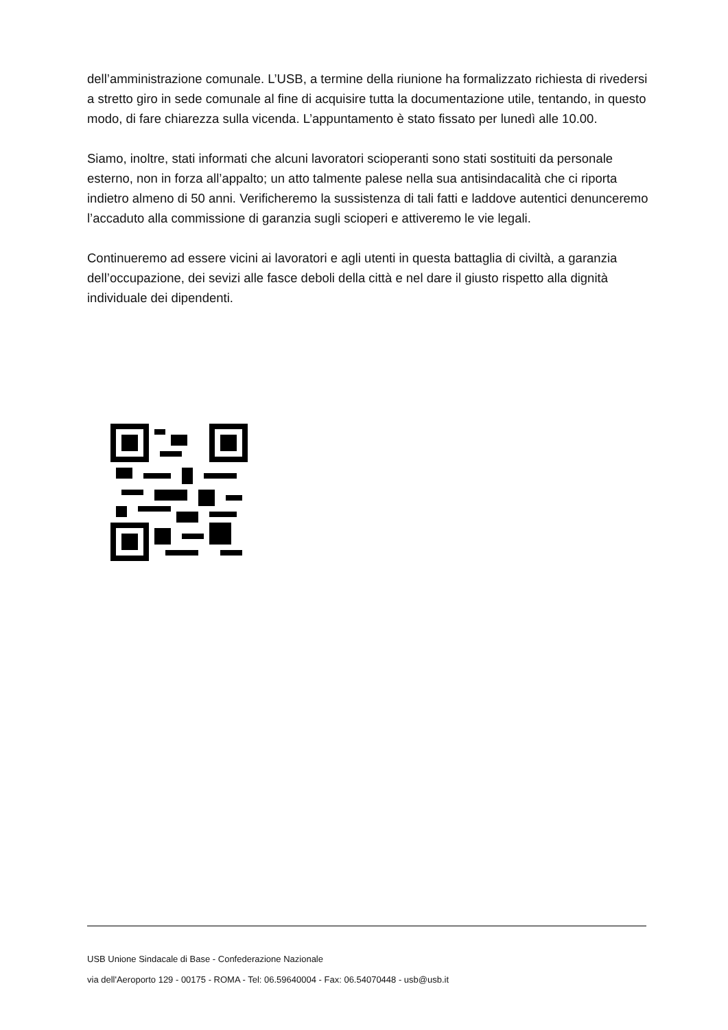dell’amministrazione comunale. L’USB, a termine della riunione ha formalizzato richiesta di rivedersi a stretto giro in sede comunale al fine di acquisire tutta la documentazione utile, tentando, in questo modo, di fare chiarezza sulla vicenda. L’appuntamento è stato fissato per lunedì alle 10.00.
Siamo, inoltre, stati informati che alcuni lavoratori scioperanti sono stati sostituiti da personale esterno, non in forza all’appalto; un atto talmente palese nella sua antisindacalità che ci riporta indietro almeno di 50 anni. Verificheremo la sussistenza di tali fatti e laddove autentici denunceremo l’accaduto alla commissione di garanzia sugli scioperi e attiveremo le vie legali.
Continueremo ad essere vicini ai lavoratori e agli utenti in questa battaglia di civiltà, a garanzia dell’occupazione, dei sevizi alle fasce deboli della città e nel dare il giusto rispetto alla dignità individuale dei dipendenti.
USB Unione Sindacale di Base - Confederazione Nazionale
via dell'Aeroporto 129 - 00175 - ROMA - Tel: 06.59640004 - Fax: 06.54070448 - usb@usb.it